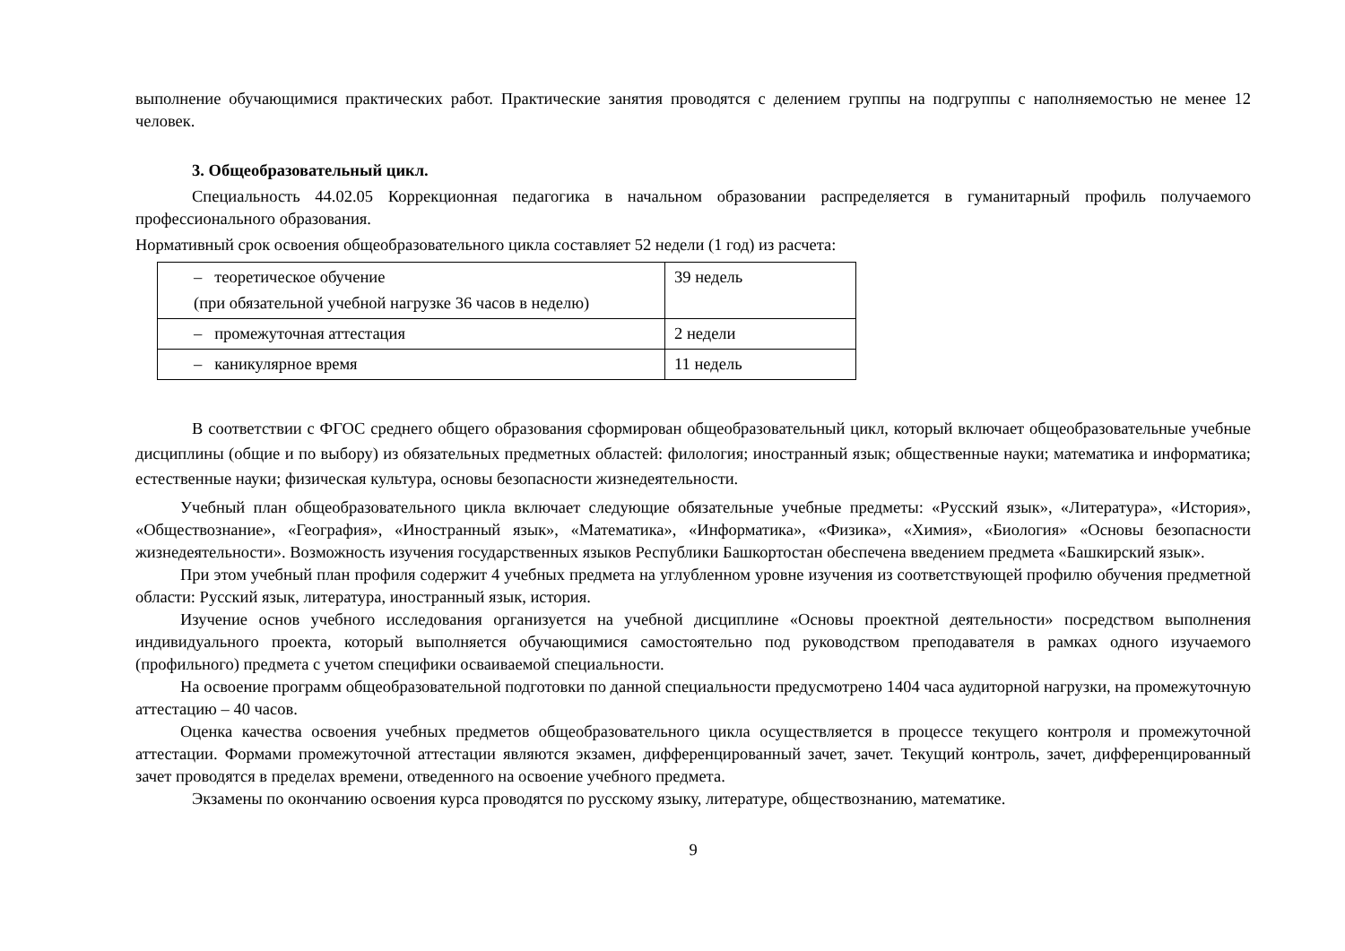выполнение обучающимися практических работ. Практические занятия проводятся с делением группы на подгруппы с наполняемостью не менее 12 человек.
3. Общеобразовательный цикл.
Специальность 44.02.05 Коррекционная педагогика в начальном образовании распределяется в гуманитарный профиль получаемого профессионального образования.
Нормативный срок освоения общеобразовательного цикла составляет 52 недели (1 год) из расчета:
| – теоретическое обучение (при обязательной учебной нагрузке 36 часов в неделю) | 39 недель |
| – промежуточная аттестация | 2 недели |
| – каникулярное время | 11 недель |
В соответствии с ФГОС среднего общего образования сформирован общеобразовательный цикл, который включает общеобразовательные учебные дисциплины (общие и по выбору) из обязательных предметных областей: филология; иностранный язык; общественные науки; математика и информатика; естественные науки; физическая культура, основы безопасности жизнедеятельности.
Учебный план общеобразовательного цикла включает следующие обязательные учебные предметы: «Русский язык», «Литература», «История», «Обществознание», «География», «Иностранный язык», «Математика», «Информатика», «Физика», «Химия», «Биология» «Основы безопасности жизнедеятельности». Возможность изучения государственных языков Республики Башкортостан обеспечена введением предмета «Башкирский язык».
При этом учебный план профиля содержит 4 учебных предмета на углубленном уровне изучения из соответствующей профилю обучения предметной области: Русский язык, литература, иностранный язык, история.
Изучение основ учебного исследования организуется на учебной дисциплине «Основы проектной деятельности» посредством выполнения индивидуального проекта, который выполняется обучающимися самостоятельно под руководством преподавателя в рамках одного изучаемого (профильного) предмета с учетом специфики осваиваемой специальности.
На освоение программ общеобразовательной подготовки по данной специальности предусмотрено 1404 часа аудиторной нагрузки, на промежуточную аттестацию – 40 часов.
Оценка качества освоения учебных предметов общеобразовательного цикла осуществляется в процессе текущего контроля и промежуточной аттестации. Формами промежуточной аттестации являются экзамен, дифференцированный зачет, зачет. Текущий контроль, зачет, дифференцированный зачет проводятся в пределах времени, отведенного на освоение учебного предмета.
Экзамены по окончанию освоения курса проводятся по русскому языку, литературе, обществознанию, математике.
9